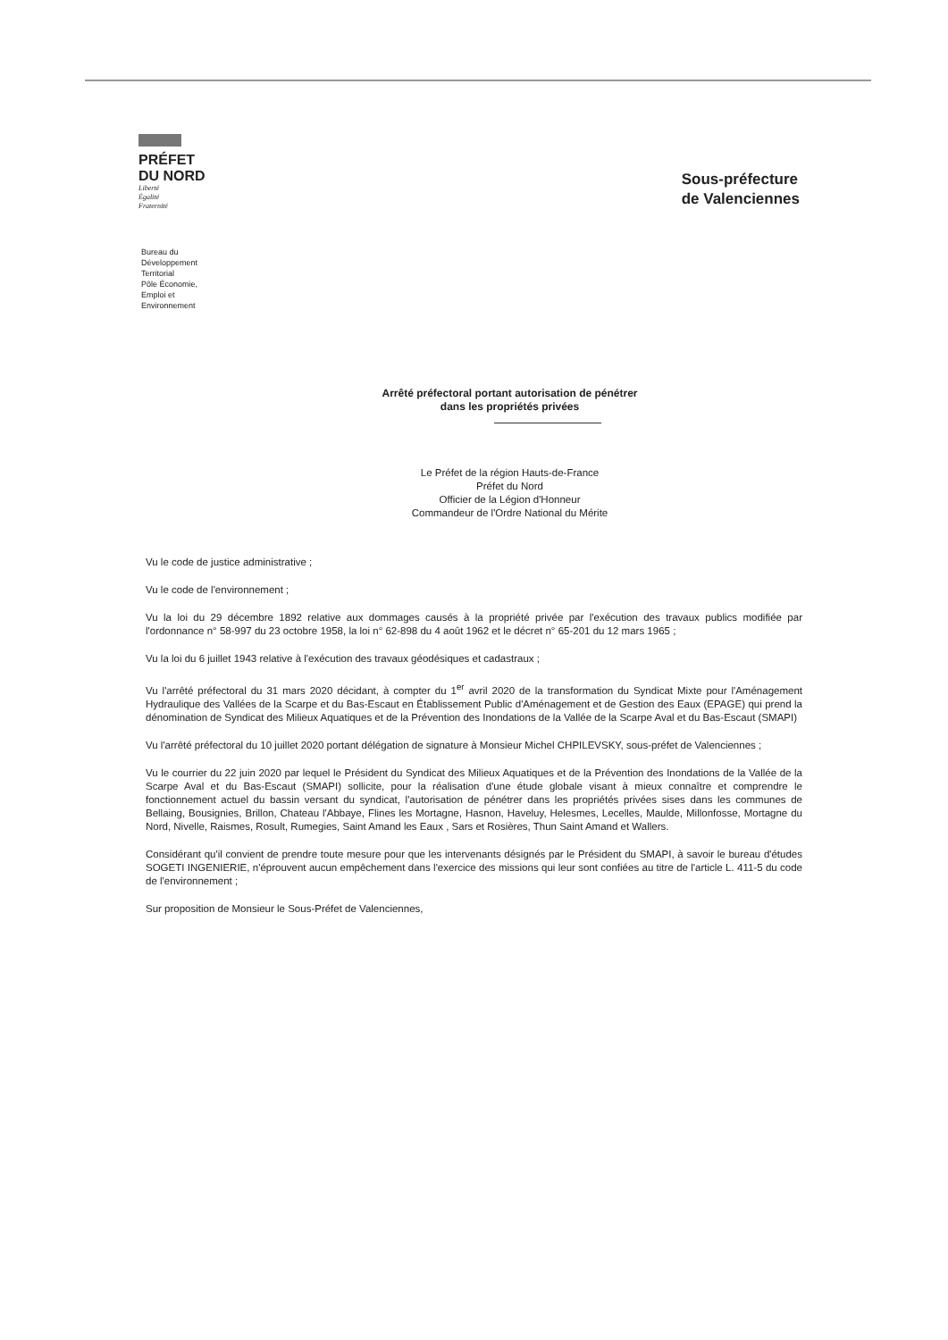PRÉFET
DU NORD
Liberté
Égalité
Fraternité
Bureau du
Développement
Territorial
Pôle Économie,
Emploi et
Environnement
Sous-préfecture
de Valenciennes
Arrêté préfectoral portant autorisation de pénétrer
dans les propriétés privées
Le Préfet de la région Hauts-de-France
Préfet du Nord
Officier de la Légion d'Honneur
Commandeur de l'Ordre National du Mérite
Vu le code de justice administrative ;
Vu le code de l'environnement ;
Vu la loi du 29 décembre 1892 relative aux dommages causés à la propriété privée par l'exécution des travaux publics modifiée par l'ordonnance n° 58-997 du 23 octobre 1958, la loi n° 62-898 du 4 août 1962 et le décret n° 65-201 du 12 mars 1965 ;
Vu la loi du 6 juillet 1943 relative à l'exécution des travaux géodésiques et cadastraux ;
Vu l'arrêté préfectoral du 31 mars 2020 décidant, à compter du 1<sup>er</sup> avril 2020 de la transformation du Syndicat Mixte pour l'Aménagement Hydraulique des Vallées de la Scarpe et du Bas-Escaut en Établissement Public d'Aménagement et de Gestion des Eaux (EPAGE) qui prend la dénomination de Syndicat des Milieux Aquatiques et de la Prévention des Inondations de la Vallée de la Scarpe Aval et du Bas-Escaut (SMAPI)
Vu l'arrêté préfectoral du 10 juillet 2020 portant délégation de signature à Monsieur Michel CHPILEVSKY, sous-préfet de Valenciennes ;
Vu le courrier du 22 juin 2020 par lequel le Président du Syndicat des Milieux Aquatiques et de la Prévention des Inondations de la Vallée de la Scarpe Aval et du Bas-Escaut (SMAPI) sollicite, pour la réalisation d'une étude globale visant à mieux connaître et comprendre le fonctionnement actuel du bassin versant du syndicat, l'autorisation de pénétrer dans les propriétés privées sises dans les communes de Bellaing, Bousignies, Brillon, Chateau l'Abbaye, Flines les Mortagne, Hasnon, Haveluy, Helesmes, Lecelles, Maulde, Millonfosse, Mortagne du Nord, Nivelle, Raismes, Rosult, Rumegies, Saint Amand les Eaux , Sars et Rosières, Thun Saint Amand et Wallers.
Considérant qu'il convient de prendre toute mesure pour que les intervenants désignés par le Président du SMAPI, à savoir le bureau d'études SOGETI INGENIERIE, n'éprouvent aucun empêchement dans l'exercice des missions qui leur sont confiées au titre de l'article L. 411-5 du code de l'environnement ;
Sur proposition de Monsieur le Sous-Préfet de Valenciennes,